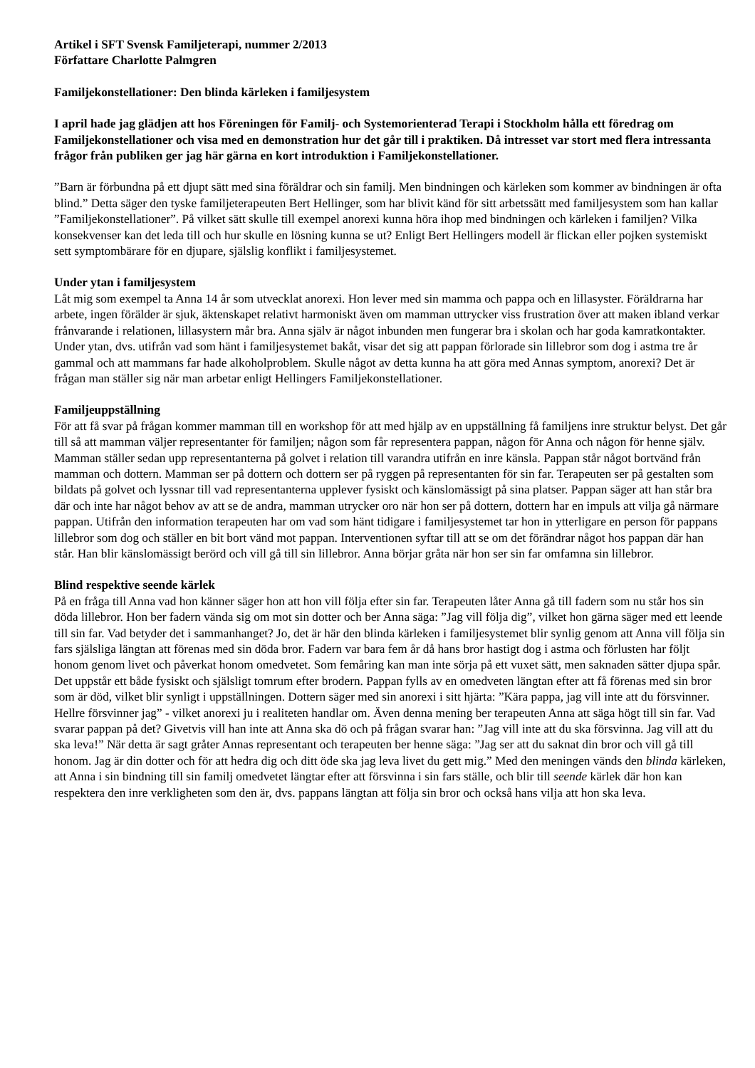Artikel i SFT Svensk Familjeterapi, nummer 2/2013
Författare Charlotte Palmgren
Familjekonstellationer: Den blinda kärleken i familjesystem
I april hade jag glädjen att hos Föreningen för Familj- och Systemorienterad Terapi i Stockholm hålla ett föredrag om Familjekonstellationer och visa med en demonstration hur det går till i praktiken. Då intresset var stort med flera intressanta frågor från publiken ger jag här gärna en kort introduktion i Familjekonstellationer.
”Barn är förbundna på ett djupt sätt med sina föräldrar och sin familj. Men bindningen och kärleken som kommer av bindningen är ofta blind.” Detta säger den tyske familjeterapeuten Bert Hellinger, som har blivit känd för sitt arbetssätt med familjesystem som han kallar ”Familjekonstellationer”. På vilket sätt skulle till exempel anorexi kunna höra ihop med bindningen och kärleken i familjen? Vilka konsekvenser kan det leda till och hur skulle en lösning kunna se ut? Enligt Bert Hellingers modell är flickan eller pojken systemiskt sett symptombärare för en djupare, själslig konflikt i familjesystemet.
Under ytan i familjesystem
Låt mig som exempel ta Anna 14 år som utvecklat anorexi. Hon lever med sin mamma och pappa och en lillasyster. Föräldrarna har arbete, ingen förälder är sjuk, äktenskapet relativt harmoniskt även om mamman uttrycker viss frustration över att maken ibland verkar frånvarande i relationen, lillasystern mår bra. Anna själv är något inbunden men fungerar bra i skolan och har goda kamratkontakter. Under ytan, dvs. utifrån vad som hänt i familjesystemet bakåt, visar det sig att pappan förlorade sin lillebror som dog i astma tre år gammal och att mammans far hade alkoholproblem. Skulle något av detta kunna ha att göra med Annas symptom, anorexi? Det är frågan man ställer sig när man arbetar enligt Hellingers Familjekonstellationer.
Familjeuppställning
För att få svar på frågan kommer mamman till en workshop för att med hjälp av en uppställning få familjens inre struktur belyst. Det går till så att mamman väljer representanter för familjen; någon som får representera pappan, någon för Anna och någon för henne själv. Mamman ställer sedan upp representanterna på golvet i relation till varandra utifrån en inre känsla. Pappan står något bortvänd från mamman och dottern. Mamman ser på dottern och dottern ser på ryggen på representanten för sin far. Terapeuten ser på gestalten som bildats på golvet och lyssnar till vad representanterna upplever fysiskt och känslomässigt på sina platser. Pappan säger att han står bra där och inte har något behov av att se de andra, mamman utrycker oro när hon ser på dottern, dottern har en impuls att vilja gå närmare pappan. Utifrån den information terapeuten har om vad som hänt tidigare i familjesystemet tar hon in ytterligare en person för pappans lillebror som dog och ställer en bit bort vänd mot pappan. Interventionen syftar till att se om det förändrar något hos pappan där han står. Han blir känslomässigt berörd och vill gå till sin lillebror. Anna börjar gråta när hon ser sin far omfamna sin lillebror.
Blind respektive seende kärlek
På en fråga till Anna vad hon känner säger hon att hon vill följa efter sin far. Terapeuten låter Anna gå till fadern som nu står hos sin döda lillebror. Hon ber fadern vända sig om mot sin dotter och ber Anna säga: ”Jag vill följa dig”, vilket hon gärna säger med ett leende till sin far. Vad betyder det i sammanhanget? Jo, det är här den blinda kärleken i familjesystemet blir synlig genom att Anna vill följa sin fars själsliga längtan att förenas med sin döda bror. Fadern var bara fem år då hans bror hastigt dog i astma och förlusten har följt honom genom livet och påverkat honom omedvetet. Som femåring kan man inte sörja på ett vuxet sätt, men saknaden sätter djupa spår. Det uppstår ett både fysiskt och själsligt tomrum efter brodern. Pappan fylls av en omedveten längtan efter att få förenas med sin bror som är död, vilket blir synligt i uppställningen. Dottern säger med sin anorexi i sitt hjärta: ”Kära pappa, jag vill inte att du försvinner. Hellre försvinner jag” - vilket anorexi ju i realiteten handlar om. Även denna mening ber terapeuten Anna att säga högt till sin far. Vad svarar pappan på det? Givetvis vill han inte att Anna ska dö och på frågan svarar han: ”Jag vill inte att du ska försvinna. Jag vill att du ska leva!” När detta är sagt gråter Annas representant och terapeuten ber henne säga: ”Jag ser att du saknat din bror och vill gå till honom. Jag är din dotter och för att hedra dig och ditt öde ska jag leva livet du gett mig.” Med den meningen vänds den blinda kärleken, att Anna i sin bindning till sin familj omedvetet längtar efter att försvinna i sin fars ställe, och blir till seende kärlek där hon kan respektera den inre verkligheten som den är, dvs. pappans längtan att följa sin bror och också hans vilja att hon ska leva.